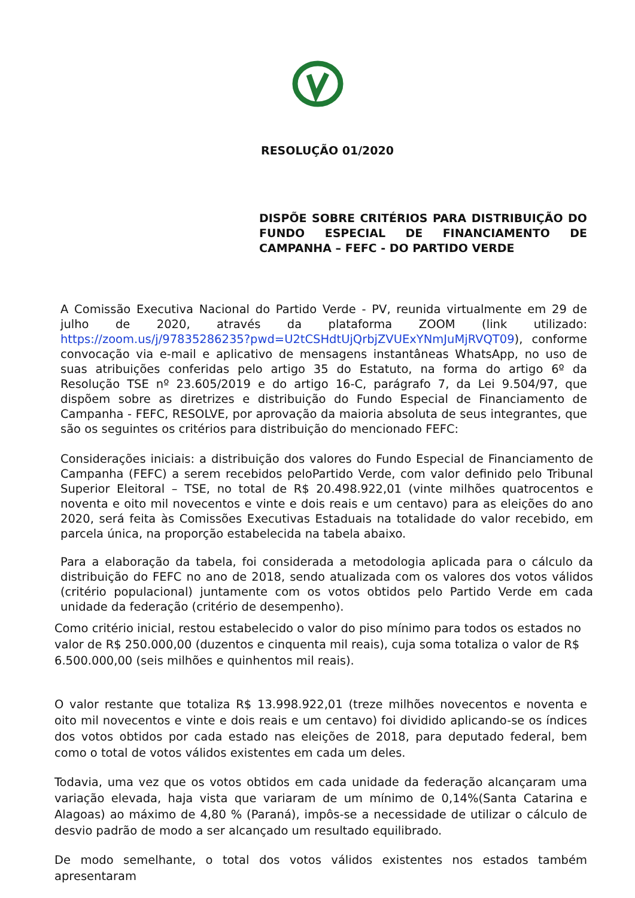RESOLUÇÃO 01/2020
DISPÕE SOBRE CRITÉRIOS PARA DISTRIBUIÇÃO DO FUNDO ESPECIAL DE FINANCIAMENTO DE CAMPANHA – FEFC - DO PARTIDO VERDE
A Comissão Executiva Nacional do Partido Verde - PV, reunida virtualmente em 29 de julho de 2020, através da plataforma ZOOM (link utilizado: https://zoom.us/j/97835286235?pwd=U2tCSHdtUjQrbjZVUExYNmJuMjRVQT09), conforme convocação via e-mail e aplicativo de mensagens instantâneas WhatsApp, no uso de suas atribuições conferidas pelo artigo 35 do Estatuto, na forma do artigo 6º da Resolução TSE nº 23.605/2019 e do artigo 16-C, parágrafo 7, da Lei 9.504/97, que dispõem sobre as diretrizes e distribuição do Fundo Especial de Financiamento de Campanha - FEFC, RESOLVE, por aprovação da maioria absoluta de seus integrantes, que são os seguintes os critérios para distribuição do mencionado FEFC:
Considerações iniciais: a distribuição dos valores do Fundo Especial de Financiamento de Campanha (FEFC) a serem recebidos peloPartido Verde, com valor definido pelo Tribunal Superior Eleitoral – TSE, no total de R$ 20.498.922,01 (vinte milhões quatrocentos e noventa e oito mil novecentos e vinte e dois reais e um centavo) para as eleições do ano 2020, será feita às Comissões Executivas Estaduais na totalidade do valor recebido, em parcela única, na proporção estabelecida na tabela abaixo.
Para a elaboração da tabela, foi considerada a metodologia aplicada para o cálculo da distribuição do FEFC no ano de 2018, sendo atualizada com os valores dos votos válidos (critério populacional) juntamente com os votos obtidos pelo Partido Verde em cada unidade da federação (critério de desempenho).
Como critério inicial, restou estabelecido o valor do piso mínimo para todos os estados no valor de R$ 250.000,00 (duzentos e cinquenta mil reais), cuja soma totaliza o valor de R$ 6.500.000,00 (seis milhões e quinhentos mil reais).
O valor restante que totaliza R$ 13.998.922,01 (treze milhões novecentos e noventa e oito mil novecentos e vinte e dois reais e um centavo) foi dividido aplicando-se os índices dos votos obtidos por cada estado nas eleições de 2018, para deputado federal, bem como o total de votos válidos existentes em cada um deles.
Todavia, uma vez que os votos obtidos em cada unidade da federação alcançaram uma variação elevada, haja vista que variaram de um mínimo de 0,14%(Santa Catarina e Alagoas) ao máximo de 4,80 % (Paraná), impôs-se a necessidade de utilizar o cálculo de desvio padrão de modo a ser alcançado um resultado equilibrado.
De modo semelhante, o total dos votos válidos existentes nos estados também apresentaram